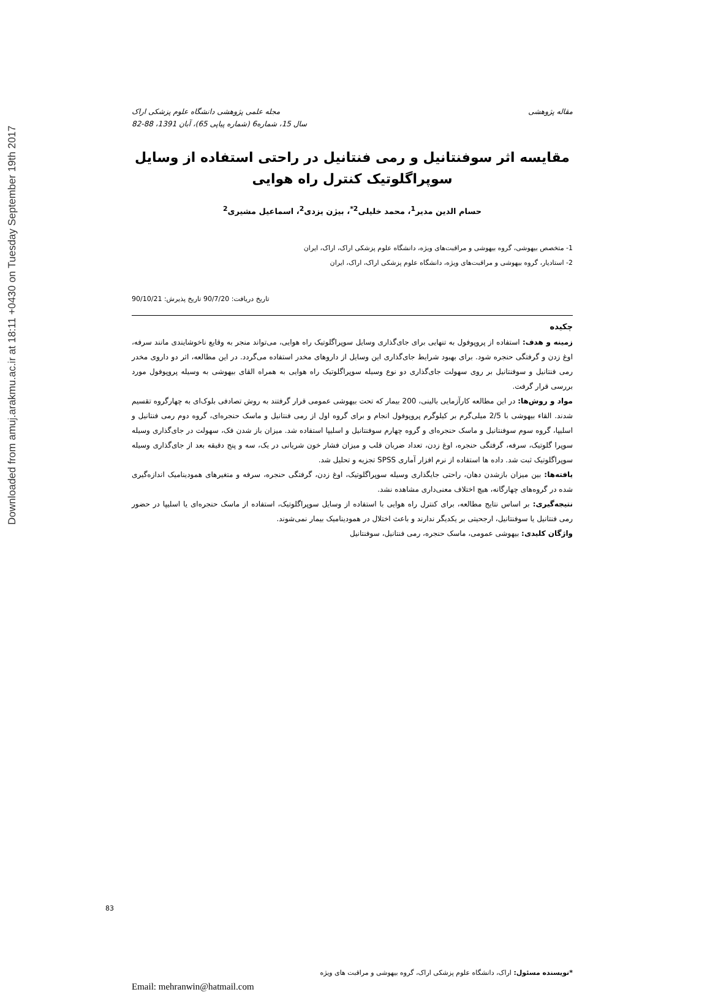Downloaded from amuj.arakmu.ac.ir at 18:11 +0430 on Tuesday September 19th 2017
مقاله پژوهشی مجله علمی پژوهشی دانشگاه علوم پزشکی اراک
سال 15، شماره6 (شماره پیاپی 65)، آبان 1391، 88-82
مقایسه اثر سوفنتانیل و رمی فنتانیل در راحتی استفاده از وسایل سوپراگلوتیک کنترل راه هوایی
حسام الدین مدیر<sup>1</sup>، محمد خلیلی<sup>2*</sup>، بیژن یزدی<sup>2</sup>، اسماعیل مشیری<sup>2</sup>
1- متخصص بیهوشی، گروه بیهوشی و مراقبت‌های ویژه، دانشگاه علوم پزشکی اراک، اراک، ایران
2- استادیار، گروه بیهوشی و مراقبت‌های ویژه، دانشگاه علوم پزشکی اراک، اراک، ایران
تاریخ دریافت: 90/7/20 تاریخ پذیرش: 90/10/21
چکیده
زمینه و هدف: استفاده از پروپوفول به تنهایی برای جای‌گذاری وسایل سوپراگلوتیک راه هوایی، می‌تواند منجر به وقایع ناخوشایندی مانند سرفه، اوغ زدن و گرفتگی حنجره شود. برای بهبود شرایط جای‌گذاری این وسایل از داروهای مخدر استفاده می‌گردد. در این مطالعه، اثر دو داروی مخدر رمی فنتانیل و سوفنتانیل بر روی سهولت جای‌گذاری دو نوع وسیله سوپراگلوتیک راه هوایی به همراه القای بیهوشی به وسیله پروپوفول مورد بررسی قرار گرفت.
مواد و روش‌ها: در این مطالعه کارآزمایی بالینی، 200 بیمار که تحت بیهوشی عمومی قرار گرفتند به روش تصادفی بلوک‌ای به چهارگروه تقسیم شدند. القاء بیهوشی با 2/5 میلی‌گرم بر کیلوگرم پروپوفول انجام و برای گروه اول از رمی فنتانیل و ماسک حنجره‌ای، گروه دوم رمی فنتانیل و اسلیپا، گروه سوم سوفنتانیل و ماسک حنجره‌ای و گروه چهارم سوفنتانیل و اسلیپا استفاده شد. میزان باز شدن فک، سهولت در جای‌گذاری وسیله سوپرا گلوتیک، سرفه، گرفتگی حنجره، اوغ زدن، تعداد ضربان قلب و میزان فشار خون شریانی در یک، سه و پنج دقیقه بعد از جای‌گذاری وسیله سوپراگلوتیک ثبت شد. داده ها استفاده از نرم افزار آماری SPSS تجزیه و تحلیل شد.
یافته‌ها: بین میزان بازشدن دهان، راحتی جایگذاری وسیله سوپراگلوتیک، اوغ زدن، گرفتگی حنجره، سرفه و متغیرهای همودینامیک اندازه‌گیری شده در گروه‌های چهارگانه، هیچ اختلاف معنی‌داری مشاهده نشد.
نتیجه‌گیری: بر اساس نتایج مطالعه، برای کنترل راه هوایی با استفاده از وسایل سوپراگلوتیک، استفاده از ماسک حنجره‌ای یا اسلیپا در حضور رمی فنتانیل یا سوفنتانیل، ارجحیتی بر یکدیگر ندارند و باعث اختلال در همودینامیک بیمار نمی‌شوند.
واژگان کلیدی: بیهوشی عمومی، ماسک حنجره، رمی فنتانیل، سوفنتانیل
*نویسنده مسئول: اراک، دانشگاه علوم پزشکی اراک، گروه بیهوشی و مراقبت های ویژه
Email: mehranwin@hatmail.com
83